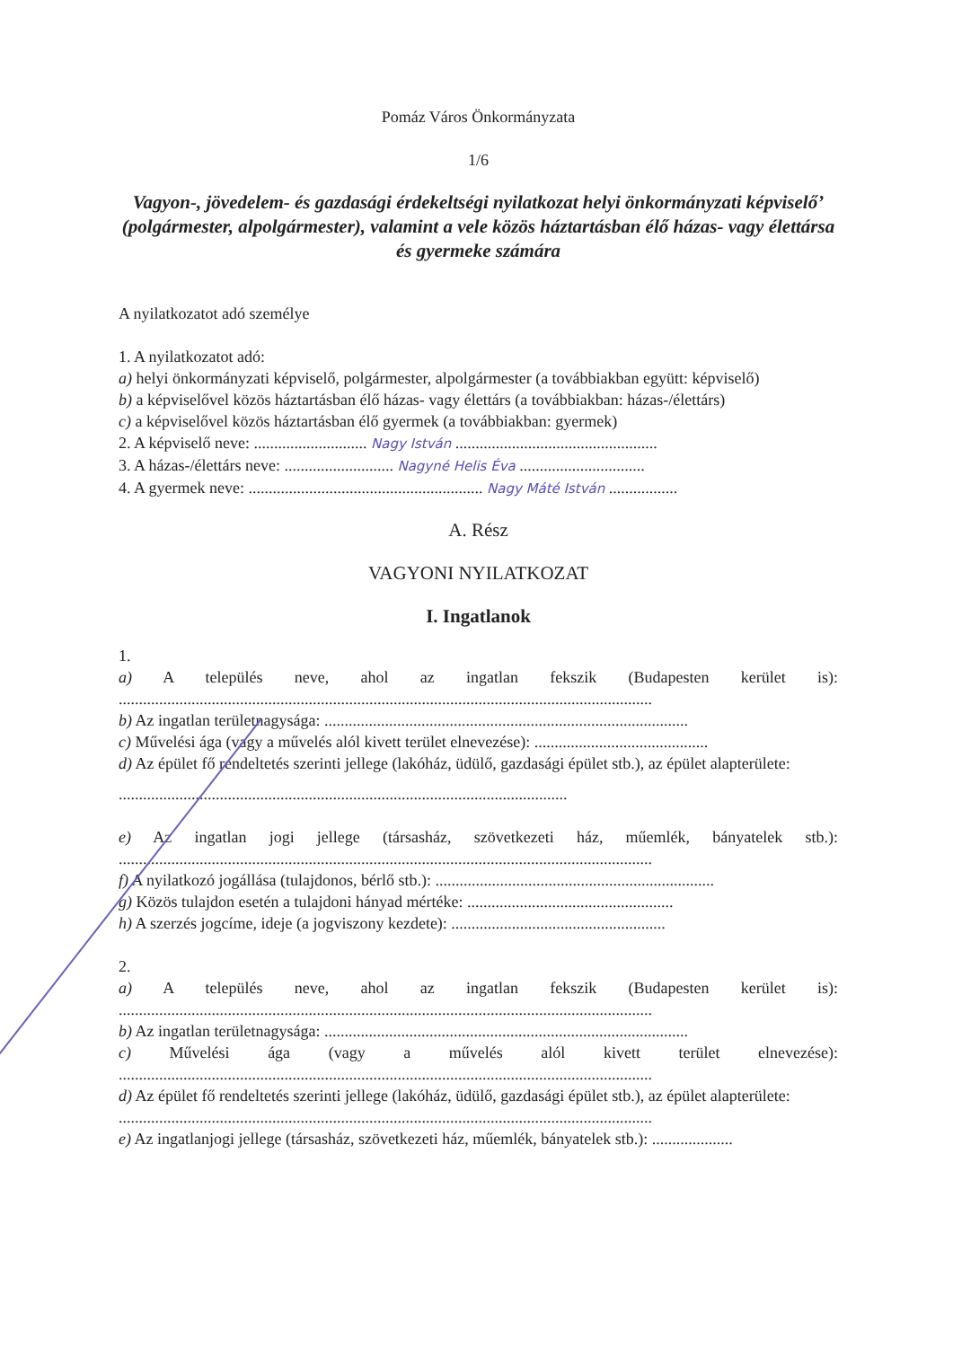Pomáz Város Önkormányzata
1/6
Vagyon-, jövedelem- és gazdasági érdekeltségi nyilatkozat helyi önkormányzati képviselő’ (polgármester, alpolgármester), valamint a vele közös háztartásban élő házas- vagy élettársa és gyermeke számára
A nyilatkozatot adó személye
1. A nyilatkozatot adó:
a) helyi önkormányzati képviselő, polgármester, alpolgármester (a továbbiakban együtt: képviselő)
b) a képviselővel közös háztartásban élő házas- vagy élettárs (a továbbiakban: házas-/élettárs)
c) a képviselővel közös háztartásban élő gyermek (a továbbiakban: gyermek)
2. A képviselő neve: ............................ Nagy István ..................................................
3. A házas-/élettárs neve: ........................... Nagyné Helis Éva ...............................
4. A gyermek neve: .......................................................... Nagy Máté István .................
A. Rész
VAGYONI NYILATKOZAT
I. Ingatlanok
1.
a) A település neve, ahol az ingatlan fekszik (Budapesten kerület is):
....................................................................................................................................
b) Az ingatlan területnagysága: ..........................................................................................
c) Művelési ága (vagy a művelés alól kivett terület elnevezése): ...........................................
d) Az épület fő rendeltetés szerinti jellege (lakóház, üdülő, gazdasági épület stb.), az épület alapterülete:
...............................................................................................................
e) Az ingatlan jogi jellege (társasház, szövetkezeti ház, műemlék, bányatelek stb.):
....................................................................................................................................
f) A nyilatkozó jogállása (tulajdonos, bérlő stb.): .....................................................................
g) Közös tulajdon esetén a tulajdoni hányad mértéke: ...................................................
h) A szerzés jogcíme, ideje (a jogviszony kezdete): .....................................................
2.
a) A település neve, ahol az ingatlan fekszik (Budapesten kerület is):
....................................................................................................................................
b) Az ingatlan területnagysága: ..........................................................................................
c) Művelési ága (vagy a művelés alól kivett terület elnevezése):
....................................................................................................................................
d) Az épület fő rendeltetés szerinti jellege (lakóház, üdülő, gazdasági épület stb.), az épület alapterülete:
....................................................................................................................................
e) Az ingatlanjogi jellege (társasház, szövetkezeti ház, műemlék, bányatelek stb.): ....................